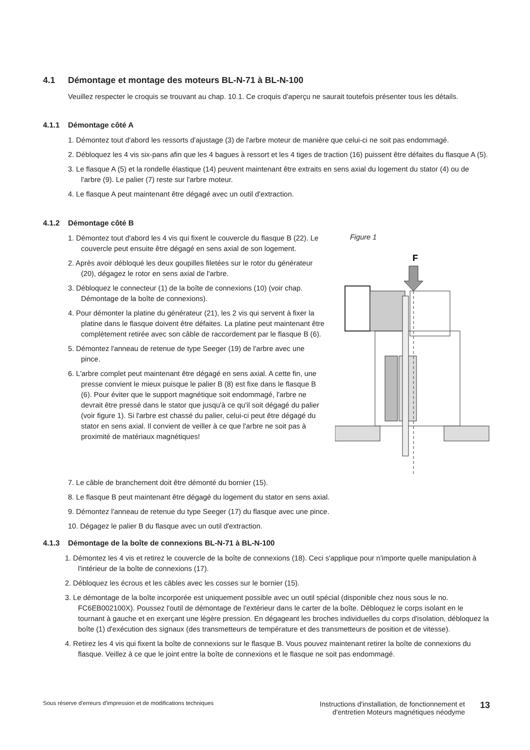4.1 Démontage et montage des moteurs BL-N-71 à BL-N-100
Veuillez respecter le croquis se trouvant au chap. 10.1. Ce croquis d'aperçu ne saurait toutefois présenter tous les détails.
4.1.1 Démontage côté A
1. Démontez tout d'abord les ressorts d'ajustage (3) de l'arbre moteur de manière que celui-ci ne soit pas endommagé.
2. Débloquez les 4 vis six-pans afin que les 4 bagues à ressort et les 4 tiges de traction (16) puissent être défaites du flasque A (5).
3. Le flasque A (5) et la rondelle élastique (14) peuvent maintenant être extraits en sens axial du logement du stator (4) ou de l'arbre (9). Le palier (7) reste sur l'arbre moteur.
4. Le flasque A peut maintenant être dégagé avec un outil d'extraction.
4.1.2 Démontage côté B
1. Démontez tout d'abord les 4 vis qui fixent le couvercle du flasque B (22). Le couvercle peut ensuite être dégagé en sens axial de son logement.
2. Après avoir débloqué les deux goupilles filetées sur le rotor du générateur (20), dégagez le rotor en sens axial de l'arbre.
3. Débloquez le connecteur (1) de la boîte de connexions (10) (voir chap. Démontage de la boîte de connexions).
4. Pour démonter la platine du générateur (21), les 2 vis qui servent à fixer la platine dans le flasque doivent être défaites. La platine peut maintenant être complètement retirée avec son câble de raccordement par le flasque B (6).
5. Démontez l'anneau de retenue de type Seeger (19) de l'arbre avec une pince.
6. L'arbre complet peut maintenant être dégagé en sens axial. A cette fin, une presse convient le mieux puisque le palier B (8) est fixe dans le flasque B (6). Pour éviter que le support magnétique soit endommagé, l'arbre ne devrait être pressé dans le stator que jusqu'à ce qu'il soit dégagé du palier (voir figure 1). Si l'arbre est chassé du palier, celui-ci peut être dégagé du stator en sens axial. Il convient de veiller à ce que l'arbre ne soit pas à proximité de matériaux magnétiques!
Figure 1
F
7. Le câble de branchement doit être démonté du bornier (15).
8. Le flasque B peut maintenant être dégagé du logement du stator en sens axial.
9. Démontez l'anneau de retenue du type Seeger (17) du flasque avec une pince.
10. Dégagez le palier B du flasque avec un outil d'extraction.
4.1.3 Démontage de la boîte de connexions BL-N-71 à BL-N-100
1. Démontez les 4 vis et retirez le couvercle de la boîte de connexions (18). Ceci s'applique pour n'importe quelle manipulation à l'intérieur de la boîte de connexions (17).
2. Débloquez les écrous et les câbles avec les cosses sur le bornier (15).
3. Le démontage de la boîte incorporée est uniquement possible avec un outil spécial (disponible chez nous sous le no. FC6EB002100X). Poussez l'outil de démontage de l'extérieur dans le carter de la boîte. Débloquez le corps isolant en le tournant à gauche et en exerçant une légère pression. En dégageant les broches individuelles du corps d'isolation, débloquez la boîte (1) d'exécution des signaux (des transmetteurs de température et des transmetteurs de position et de vitesse).
4. Retirez les 4 vis qui fixent la boîte de connexions sur le flasque B. Vous pouvez maintenant retirer la boîte de connexions du flasque. Veillez à ce que le joint entre la boîte de connexions et le flasque ne soit pas endommagé.
Sous réserve d'erreurs d'impression et de modifications techniques
Instructions d'installation, de fonctionnement et
d'entretien Moteurs magnétiques néodyme
13